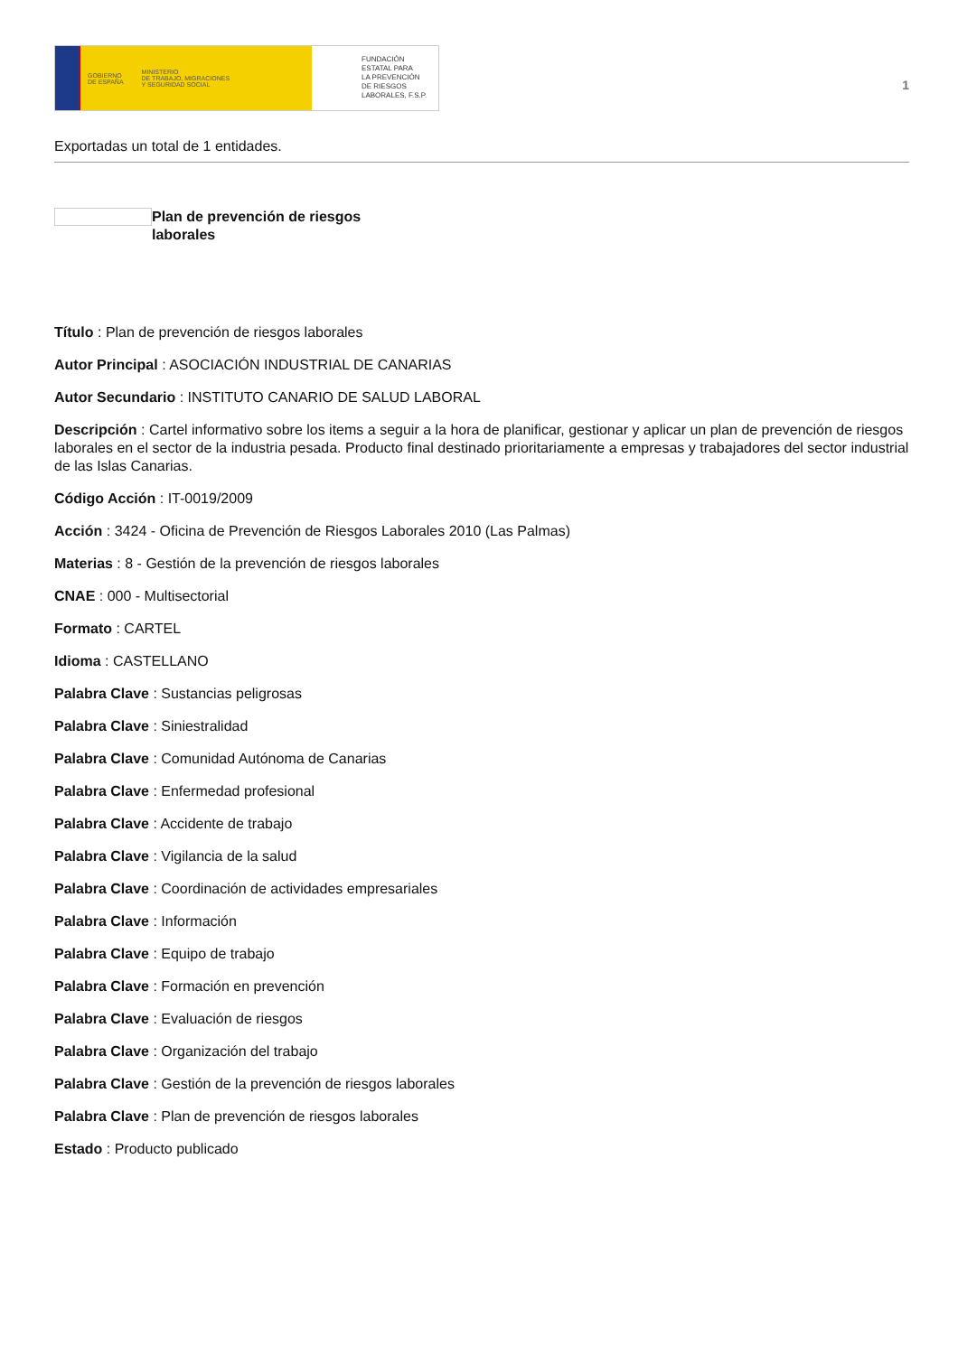GOBIERNO
DE ESPAÑA MINISTERIO
DE TRABAJO, MIGRACIONES
Y SEGURIDAD SOCIAL
FUNDACIÓN
ESTATAL PARA
LA PREVENCIÓN
DE RIESGOS
LABORALES, F.S.P.
1
Exportadas un total de 1 entidades.
Plan de prevención de riesgos laborales
Título : Plan de prevención de riesgos laborales
Autor Principal : ASOCIACIÓN INDUSTRIAL DE CANARIAS
Autor Secundario : INSTITUTO CANARIO DE SALUD LABORAL
Descripción : Cartel informativo sobre los items a seguir a la hora de planificar, gestionar y aplicar un plan de prevención de riesgos laborales en el sector de la industria pesada. Producto final destinado prioritariamente a empresas y trabajadores del sector industrial de las Islas Canarias.
Código Acción : IT-0019/2009
Acción : 3424 - Oficina de Prevención de Riesgos Laborales 2010 (Las Palmas)
Materias : 8 - Gestión de la prevención de riesgos laborales
CNAE : 000 - Multisectorial
Formato : CARTEL
Idioma : CASTELLANO
Palabra Clave : Sustancias peligrosas
Palabra Clave : Siniestralidad
Palabra Clave : Comunidad Autónoma de Canarias
Palabra Clave : Enfermedad profesional
Palabra Clave : Accidente de trabajo
Palabra Clave : Vigilancia de la salud
Palabra Clave : Coordinación de actividades empresariales
Palabra Clave : Información
Palabra Clave : Equipo de trabajo
Palabra Clave : Formación en prevención
Palabra Clave : Evaluación de riesgos
Palabra Clave : Organización del trabajo
Palabra Clave : Gestión de la prevención de riesgos laborales
Palabra Clave : Plan de prevención de riesgos laborales
Estado : Producto publicado